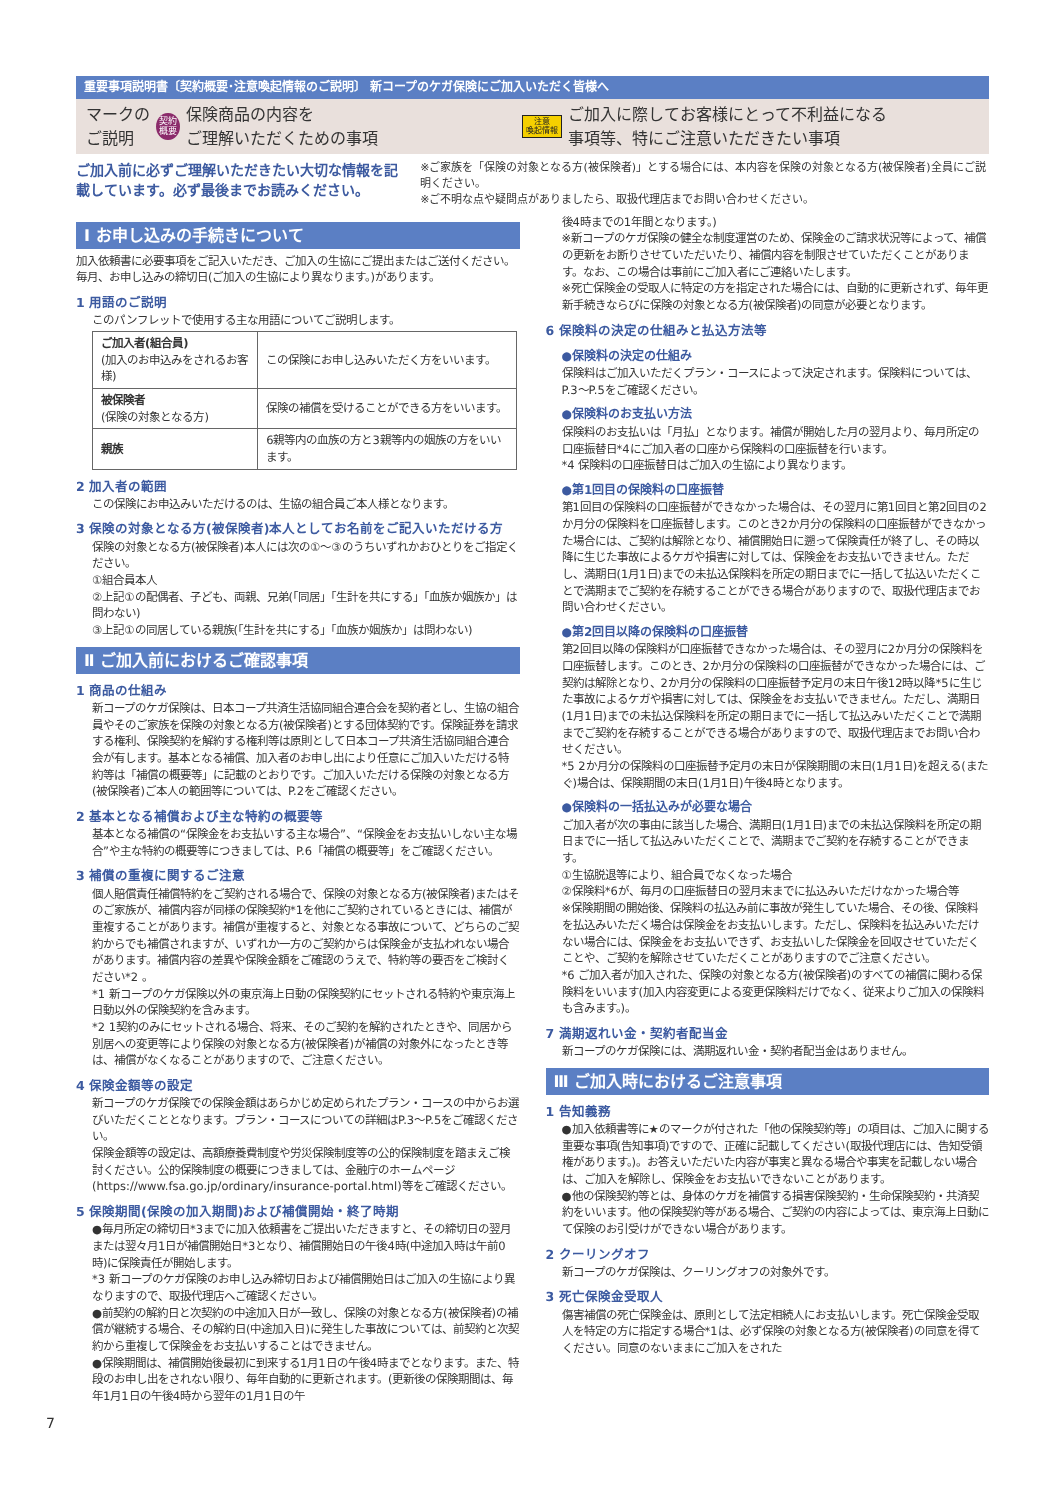重要事項説明書〔契約概要･注意喚起情報のご説明〕 新コープのケガ保険にご加入いただく皆様へ
マークの
ご説明 契約
概要 保険商品の内容を
ご理解いただくための事項 注意
喚起情報 ご加入に際してお客様にとって不利益になる
事項等、特にご注意いただきたい事項
ご加入前に必ずご理解いただきたい大切な情報を記載しています。必ず最後までお読みください。
※ご家族を「保険の対象となる方(被保険者)」とする場合には、本内容を保険の対象となる方(被保険者)全員にご説明ください。
※ご不明な点や疑問点がありましたら、取扱代理店までお問い合わせください。
Ⅰ お申し込みの手続きについて
加入依頼書に必要事項をご記入いただき、ご加入の生協にご提出またはご送付ください。
毎月、お申し込みの締切日(ご加入の生協により異なります。)があります。
1 用語のご説明
このパンフレットで使用する主な用語についてご説明します。
| ご加入者(組合員) (加入のお申込みをされるお客様) | この保険にお申し込みいただく方をいいます。 |
| 被保険者 (保険の対象となる方) | 保険の補償を受けることができる方をいいます。 |
| 親族 | 6親等内の血族の方と3親等内の姻族の方をいいます。 |
2 加入者の範囲
この保険にお申込みいただけるのは、生協の組合員ご本人様となります。
3 保険の対象となる方(被保険者)本人としてお名前をご記入いただける方
保険の対象となる方(被保険者)本人には次の①～③のうちいずれかおひとりをご指定ください。
①組合員本人
②上記①の配偶者、子ども、両親、兄弟(「同居」「生計を共にする」「血族か姻族か」は問わない)
③上記①の同居している親族(「生計を共にする」「血族か姻族か」は問わない)
Ⅱ ご加入前におけるご確認事項
1 商品の仕組み
新コープのケガ保険は、日本コープ共済生活協同組合連合会を契約者とし、生協の組合員やそのご家族を保険の対象となる方(被保険者)とする団体契約です。保険証券を請求する権利、保険契約を解約する権利等は原則として日本コープ共済生活協同組合連合会が有します。基本となる補償、加入者のお申し出により任意にご加入いただける特約等は「補償の概要等」に記載のとおりです。ご加入いただける保険の対象となる方(被保険者)ご本人の範囲等については、P.2をご確認ください。
2 基本となる補償および主な特約の概要等
基本となる補償の“保険金をお支払いする主な場合”、“保険金をお支払いしない主な場合”や主な特約の概要等につきましては、P.6「補償の概要等」をご確認ください。
3 補償の重複に関するご注意
個人賠償責任補償特約をご契約される場合で、保険の対象となる方(被保険者)またはそのご家族が、補償内容が同様の保険契約*1を他にご契約されているときには、補償が重複することがあります。補償が重複すると、対象となる事故について、どちらのご契約からでも補償されますが、いずれか一方のご契約からは保険金が支払われない場合があります。補償内容の差異や保険金額をご確認のうえで、特約等の要否をご検討ください*2 。
*1 新コープのケガ保険以外の東京海上日動の保険契約にセットされる特約や東京海上日動以外の保険契約を含みます。
*2 1契約のみにセットされる場合、将来、そのご契約を解約されたときや、同居から別居への変更等により保険の対象となる方(被保険者)が補償の対象外になったとき等は、補償がなくなることがありますので、ご注意ください。
4 保険金額等の設定
新コープのケガ保険での保険金額はあらかじめ定められたプラン・コースの中からお選びいただくこととなります。プラン・コースについての詳細はP.3～P.5をご確認ください。
保険金額等の設定は、高額療養費制度や労災保険制度等の公的保険制度を踏まえご検討ください。公的保険制度の概要につきましては、金融庁のホームページ(https://www.fsa.go.jp/ordinary/insurance-portal.html)等をご確認ください。
5 保険期間(保険の加入期間)および補償開始・終了時期
●毎月所定の締切日*3までに加入依頼書をご提出いただきますと、その締切日の翌月または翌々月1日が補償開始日*3となり、補償開始日の午後4時(中途加入時は午前0時)に保険責任が開始します。
*3 新コープのケガ保険のお申し込み締切日および補償開始日はご加入の生協により異なりますので、取扱代理店へご確認ください。
●前契約の解約日と次契約の中途加入日が一致し、保険の対象となる方(被保険者)の補償が継続する場合、その解約日(中途加入日)に発生した事故については、前契約と次契約から重複して保険金をお支払いすることはできません。
●保険期間は、補償開始後最初に到来する1月1日の午後4時までとなります。また、特段のお申し出をされない限り、毎年自動的に更新されます。(更新後の保険期間は、毎年1月1日の午後4時から翌年の1月1日の午
7
後4時までの1年間となります。)
※新コープのケガ保険の健全な制度運営のため、保険金のご請求状況等によって、補償の更新をお断りさせていただいたり、補償内容を制限させていただくことがあります。なお、この場合は事前にご加入者にご連絡いたします。
※死亡保険金の受取人に特定の方を指定された場合には、自動的に更新されず、毎年更新手続きならびに保険の対象となる方(被保険者)の同意が必要となります。
6 保険料の決定の仕組みと払込方法等
●保険料の決定の仕組み
保険料はご加入いただくプラン・コースによって決定されます。保険料については、P.3～P.5をご確認ください。
●保険料のお支払い方法
保険料のお支払いは「月払」となります。補償が開始した月の翌月より、毎月所定の口座振替日*4にご加入者の口座から保険料の口座振替を行います。
*4 保険料の口座振替日はご加入の生協により異なります。
●第1回目の保険料の口座振替
第1回目の保険料の口座振替ができなかった場合は、その翌月に第1回目と第2回目の2か月分の保険料を口座振替します。このとき2か月分の保険料の口座振替ができなかった場合には、ご契約は解除となり、補償開始日に遡って保険責任が終了し、その時以降に生じた事故によるケガや損害に対しては、保険金をお支払いできません。ただし、満期日(1月1日)までの未払込保険料を所定の期日までに一括して払込いただくことで満期までご契約を存続することができる場合がありますので、取扱代理店までお問い合わせください。
●第2回目以降の保険料の口座振替
第2回目以降の保険料が口座振替できなかった場合は、その翌月に2か月分の保険料を口座振替します。このとき、2か月分の保険料の口座振替ができなかった場合には、ご契約は解除となり、2か月分の保険料の口座振替予定月の末日午後12時以降*5に生じた事故によるケガや損害に対しては、保険金をお支払いできません。ただし、満期日(1月1日)までの未払込保険料を所定の期日までに一括して払込みいただくことで満期までご契約を存続することができる場合がありますので、取扱代理店までお問い合わせください。
*5 2か月分の保険料の口座振替予定月の末日が保険期間の末日(1月1日)を超える(またぐ)場合は、保険期間の末日(1月1日)午後4時となります。
●保険料の一括払込みが必要な場合
ご加入者が次の事由に該当した場合、満期日(1月1日)までの未払込保険料を所定の期日までに一括して払込みいただくことで、満期までご契約を存続することができます。
①生協脱退等により、組合員でなくなった場合
②保険料*6が、毎月の口座振替日の翌月末までに払込みいただけなかった場合等
※保険期間の開始後、保険料の払込み前に事故が発生していた場合、その後、保険料を払込みいただく場合は保険金をお支払いします。ただし、保険料を払込みいただけない場合には、保険金をお支払いできず、お支払いした保険金を回収させていただくことや、ご契約を解除させていただくことがありますのでご注意ください。
*6 ご加入者が加入された、保険の対象となる方(被保険者)のすべての補償に関わる保険料をいいます(加入内容変更による変更保険料だけでなく、従来よりご加入の保険料も含みます。)。
7 満期返れい金・契約者配当金
新コープのケガ保険には、満期返れい金・契約者配当金はありません。
Ⅲ ご加入時におけるご注意事項
1 告知義務
●加入依頼書等に★のマークが付された「他の保険契約等」の項目は、ご加入に関する重要な事項(告知事項)ですので、正確に記載してください(取扱代理店には、告知受領権があります。)。お答えいただいた内容が事実と異なる場合や事実を記載しない場合は、ご加入を解除し、保険金をお支払いできないことがあります。
●他の保険契約等とは、身体のケガを補償する損害保険契約・生命保険契約・共済契約をいいます。他の保険契約等がある場合、ご契約の内容によっては、東京海上日動にて保険のお引受けができない場合があります。
2 クーリングオフ
新コープのケガ保険は、クーリングオフの対象外です。
3 死亡保険金受取人
傷害補償の死亡保険金は、原則として法定相続人にお支払いします。死亡保険金受取人を特定の方に指定する場合*1は、必ず保険の対象となる方(被保険者)の同意を得てください。同意のないままにご加入をされた